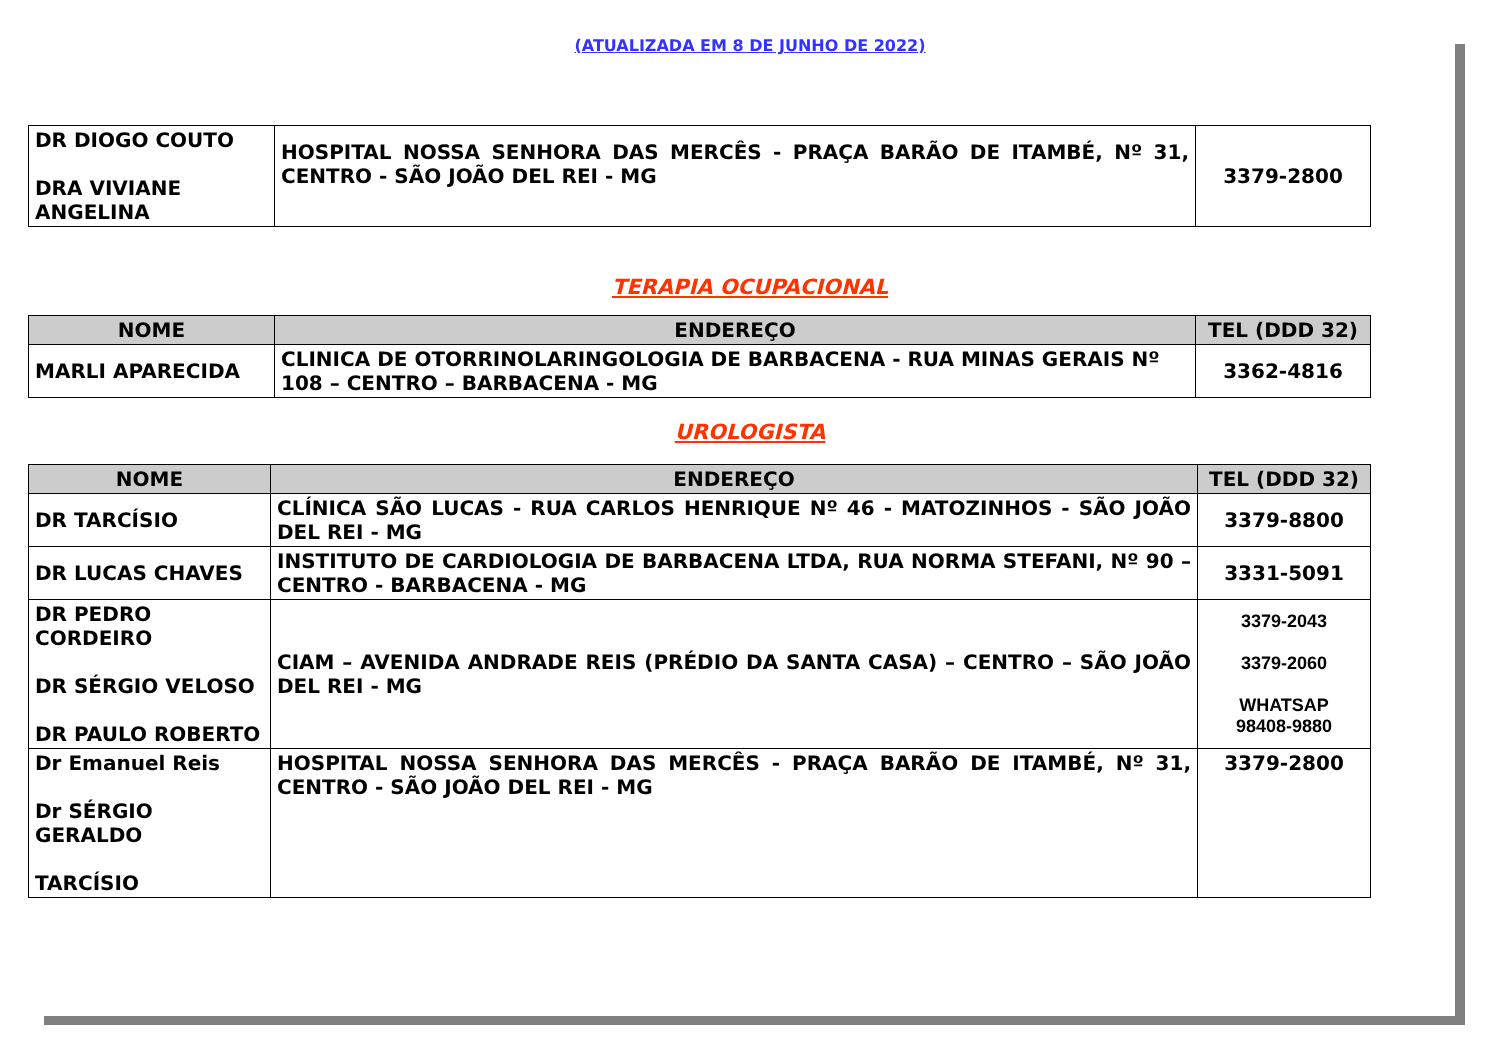(ATUALIZADA EM 8 DE JUNHO DE 2022)
| DR DIOGO COUTO DRA VIVIANE ANGELINA | HOSPITAL NOSSA SENHORA DAS MERCÊS - PRAÇA BARÃO DE ITAMBÉ, Nº 31, CENTRO - SÃO JOÃO DEL REI - MG | 3379-2800 |
TERAPIA OCUPACIONAL
| NOME | ENDEREÇO | TEL (DDD 32) |
| --- | --- | --- |
| MARLI APARECIDA | CLINICA DE OTORRINOLARINGOLOGIA DE BARBACENA - RUA MINAS GERAIS Nº 108 – CENTRO – BARBACENA - MG | 3362-4816 |
UROLOGISTA
| NOME | ENDEREÇO | TEL (DDD 32) |
| --- | --- | --- |
| DR TARCÍSIO | CLÍNICA SÃO LUCAS - RUA CARLOS HENRIQUE Nº 46 - MATOZINHOS - SÃO JOÃO DEL REI - MG | 3379-8800 |
| DR LUCAS CHAVES | INSTITUTO DE CARDIOLOGIA DE BARBACENA LTDA, RUA NORMA STEFANI, Nº 90 – CENTRO - BARBACENA - MG | 3331-5091 |
| DR PEDRO CORDEIRO DR SÉRGIO VELOSO DR PAULO ROBERTO | CIAM – AVENIDA ANDRADE REIS (PRÉDIO DA SANTA CASA) – CENTRO – SÃO JOÃO DEL REI - MG | 3379-2043 3379-2060 WHATSAP 98408-9880 |
| Dr Emanuel Reis Dr SÉRGIO GERALDO TARCÍSIO | HOSPITAL NOSSA SENHORA DAS MERCÊS - PRAÇA BARÃO DE ITAMBÉ, Nº 31, CENTRO - SÃO JOÃO DEL REI - MG | 3379-2800 |